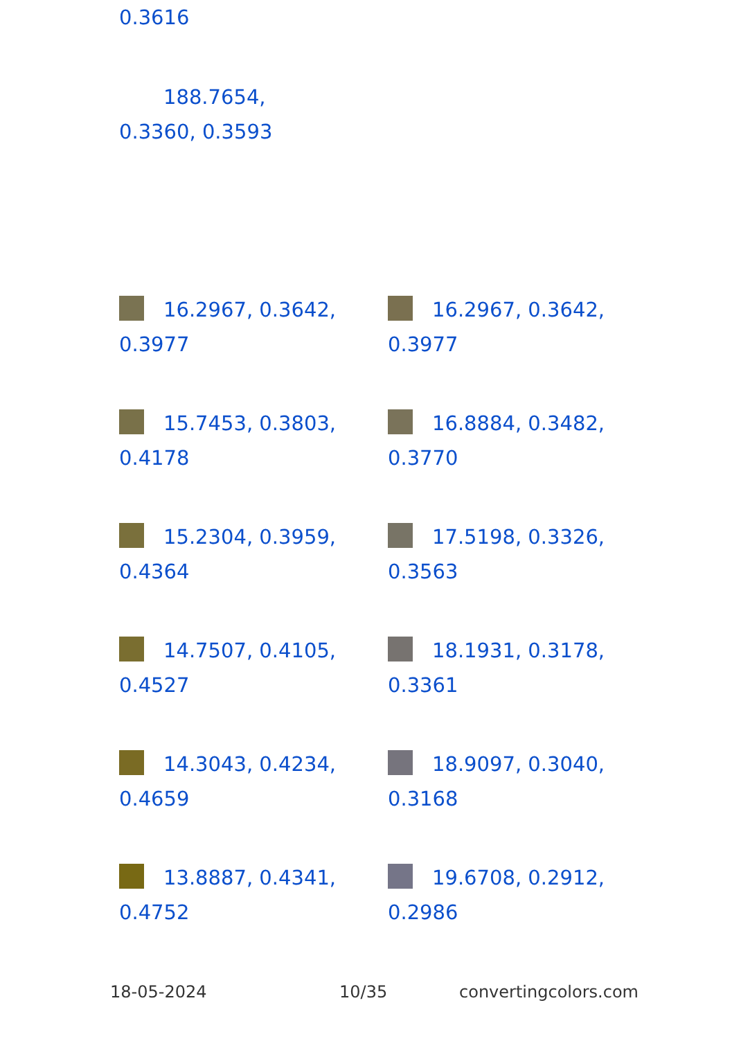0.3616
188.7654, 0.3360, 0.3593
16.2967, 0.3642, 0.3977
16.2967, 0.3642, 0.3977
15.7453, 0.3803, 0.4178
16.8884, 0.3482, 0.3770
15.2304, 0.3959, 0.4364
17.5198, 0.3326, 0.3563
14.7507, 0.4105, 0.4527
18.1931, 0.3178, 0.3361
14.3043, 0.4234, 0.4659
18.9097, 0.3040, 0.3168
13.8887, 0.4341, 0.4752
19.6708, 0.2912, 0.2986
18-05-2024 10/35 convertingcolors.com